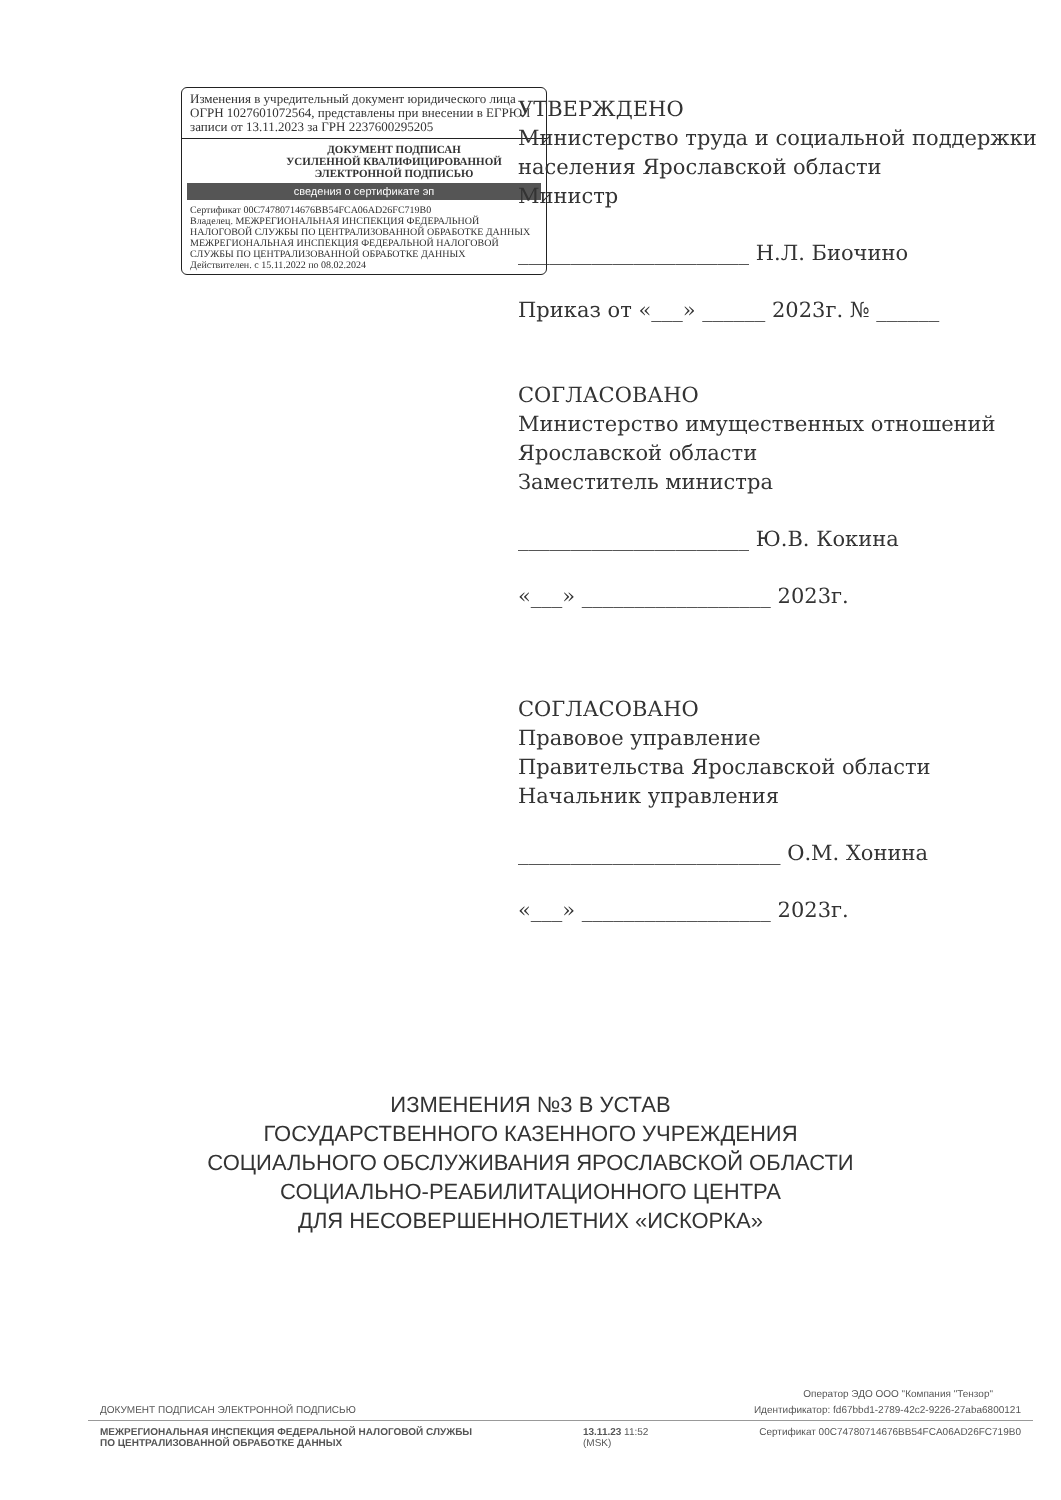Изменения в учредительный документ юридического лица ОГРН 1027601072564, представлены при внесении в ЕГРЮЛ записи от 13.11.2023 за ГРН 2237600295205
ДОКУМЕНТ ПОДПИСАН
УСИЛЕННОЙ КВАЛИФИЦИРОВАННОЙ
ЭЛЕКТРОННОЙ ПОДПИСЬЮ
сведения о сертификате эп
Сертификат 00C74780714676BB54FCA06AD26FC719B0
Владелец. МЕЖРЕГИОНАЛЬНАЯ ИНСПЕКЦИЯ ФЕДЕРАЛЬНОЙ НАЛОГОВОЙ СЛУЖБЫ ПО ЦЕНТРАЛИЗОВАННОЙ ОБРАБОТКЕ ДАННЫХ МЕЖРЕГИОНАЛЬНАЯ ИНСПЕКЦИЯ ФЕДЕРАЛЬНОЙ НАЛОГОВОЙ СЛУЖБЫ ПО ЦЕНТРАЛИЗОВАННОЙ ОБРАБОТКЕ ДАННЫХ
Действителен. с 15.11.2022 по 08.02.2024
УТВЕРЖДЕНО
Министерство труда и социальной поддержки населения Ярославской области
Министр
______________________ Н.Л. Биочино
Приказ от «___» ______ 2023г. № ______
СОГЛАСОВАНО
Министерство имущественных отношений Ярославской области
Заместитель министра
______________________ Ю.В. Кокина
«___» __________________ 2023г.
СОГЛАСОВАНО
Правовое управление
Правительства Ярославской области
Начальник управления
_________________________ О.М. Хонина
«___» __________________ 2023г.
ИЗМЕНЕНИЯ №3 В УСТАВ
ГОСУДАРСТВЕННОГО КАЗЕННОГО УЧРЕЖДЕНИЯ
СОЦИАЛЬНОГО ОБСЛУЖИВАНИЯ ЯРОСЛАВСКОЙ ОБЛАСТИ
СОЦИАЛЬНО-РЕАБИЛИТАЦИОННОГО ЦЕНТРА
ДЛЯ НЕСОВЕРШЕННОЛЕТНИХ «ИСКОРКА»
Оператор ЭДО ООО "Компания "Тензор"
ДОКУМЕНТ ПОДПИСАН ЭЛЕКТРОННОЙ ПОДПИСЬЮ Идентификатор: fd67bbd1-2789-42c2-9226-27aba6800121
МЕЖРЕГИОНАЛЬНАЯ ИНСПЕКЦИЯ ФЕДЕРАЛЬНОЙ НАЛОГОВОЙ СЛУЖБЫ
ПО ЦЕНТРАЛИЗОВАННОЙ ОБРАБОТКЕ ДАННЫХ 13.11.23 11:52
(MSK) Сертификат 00C74780714676BB54FCA06AD26FC719B0